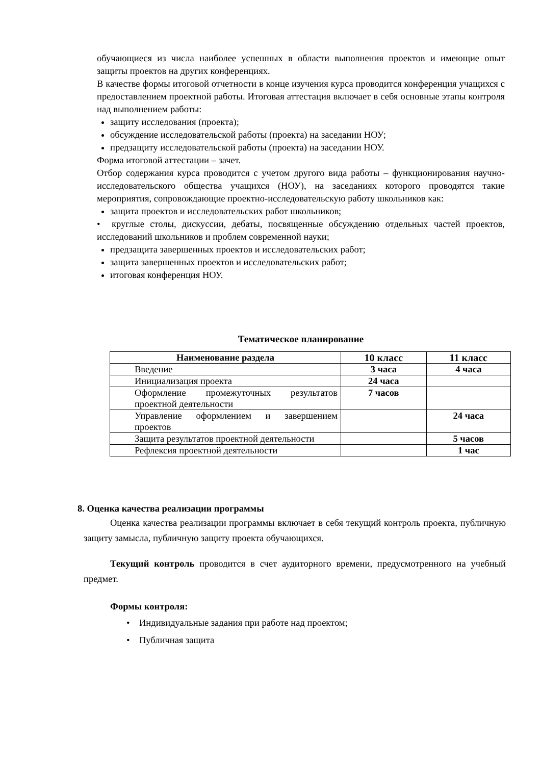обучающиеся из числа наиболее успешных в области выполнения проектов и имеющие опыт защиты проектов на других конференциях.
В качестве формы итоговой отчетности в конце изучения курса проводится конференция учащихся с предоставлением проектной работы. Итоговая аттестация включает в себя основные этапы контроля над выполнением работы:
защиту исследования (проекта);
обсуждение исследовательской работы (проекта) на заседании НОУ;
предзащиту исследовательской работы (проекта) на заседании НОУ.
Форма итоговой аттестации – зачет.
Отбор содержания курса проводится с учетом другого вида работы – функционирования научно-исследовательского общества учащихся (НОУ), на заседаниях которого проводятся такие мероприятия, сопровождающие проектно-исследовательскую работу школьников как:
защита проектов и исследовательских работ школьников;
• круглые столы, дискуссии, дебаты, посвященные обсуждению отдельных частей проектов, исследований школьников и проблем современной науки;
предзащита завершенных проектов и исследовательских работ;
защита завершенных проектов и исследовательских работ;
итоговая конференция НОУ.
Тематическое планирование
| Наименование раздела | 10 класс | 11 класс |
| --- | --- | --- |
| Введение | 3 часа | 4 часа |
| Инициализация проекта | 24 часа | |
| Оформление промежуточных результатов проектной деятельности | 7 часов | |
| Управление оформлением и завершением проектов | | 24 часа |
| Защита результатов проектной деятельности | | 5 часов |
| Рефлексия проектной деятельности | | 1 час |
8. Оценка качества реализации программы
Оценка качества реализации программы включает в себя текущий контроль проекта, публичную защиту замысла, публичную защиту проекта обучающихся.
Текущий контроль проводится в счет аудиторного времени, предусмотренного на учебный предмет.
Формы контроля:
• Индивидуальные задания при работе над проектом;
• Публичная защита